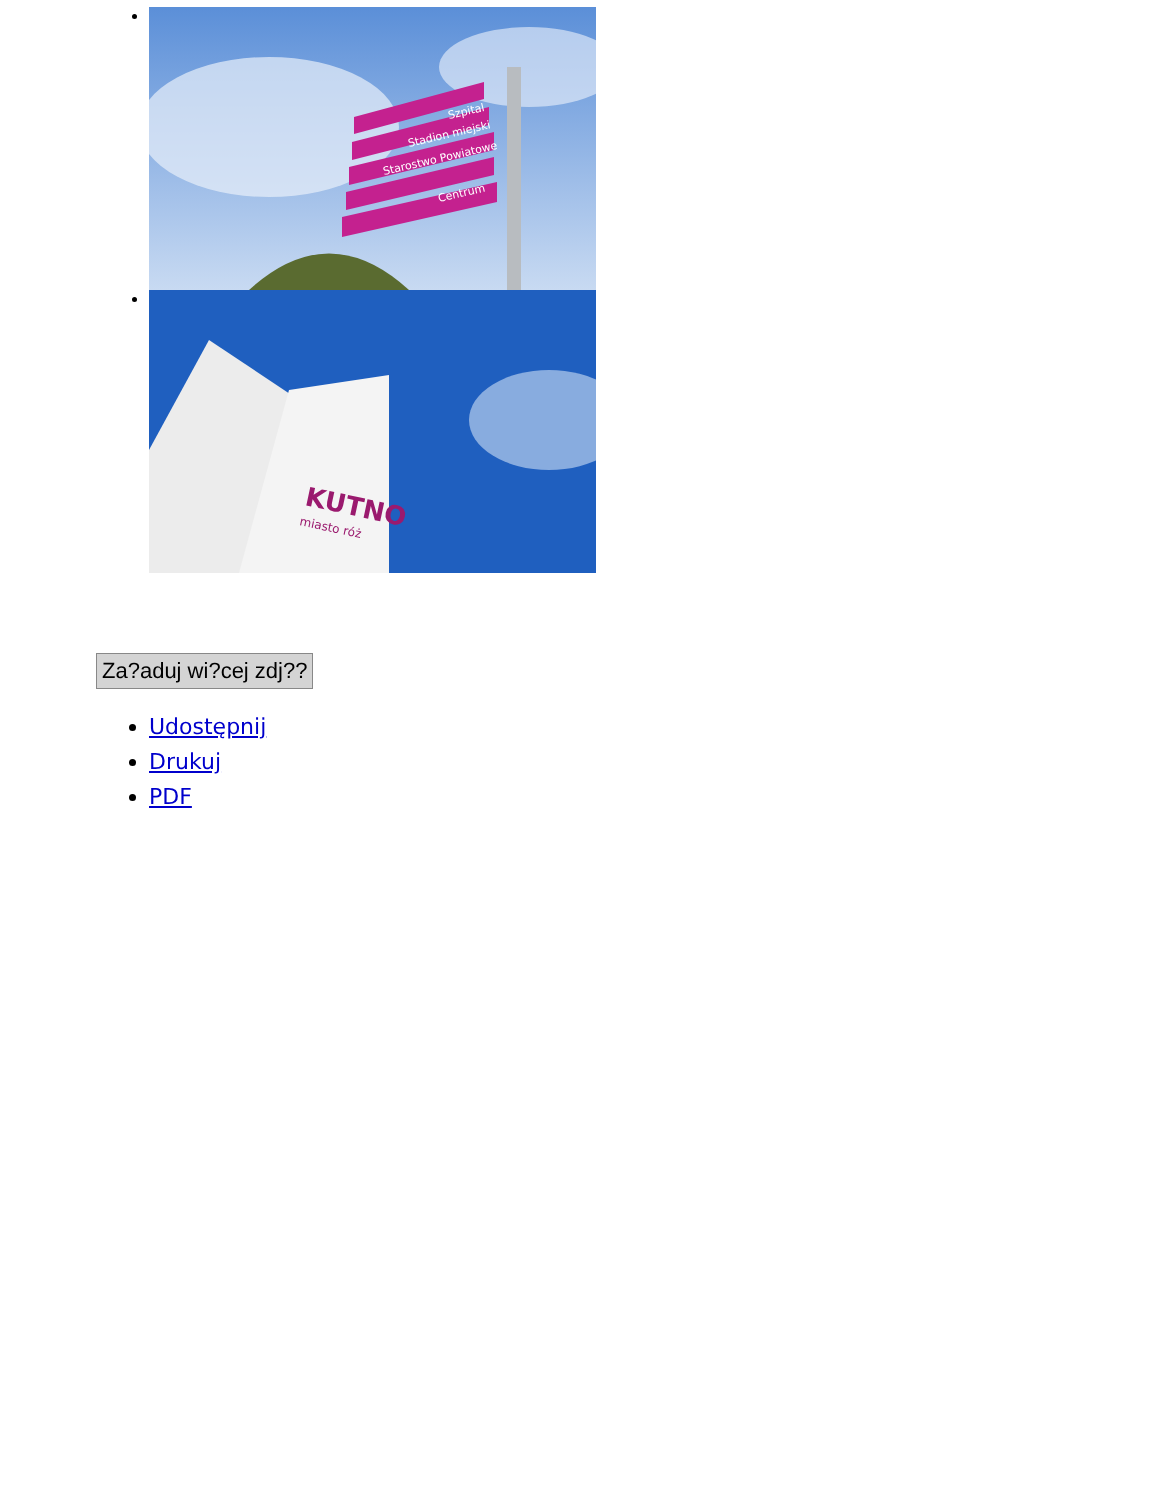Szpital
Stadion miejski
Starostwo Powiatowe
Centrum
KUTNO
miasto róż
Za?aduj wi?cej zdj??
Udostępnij
Drukuj
PDF